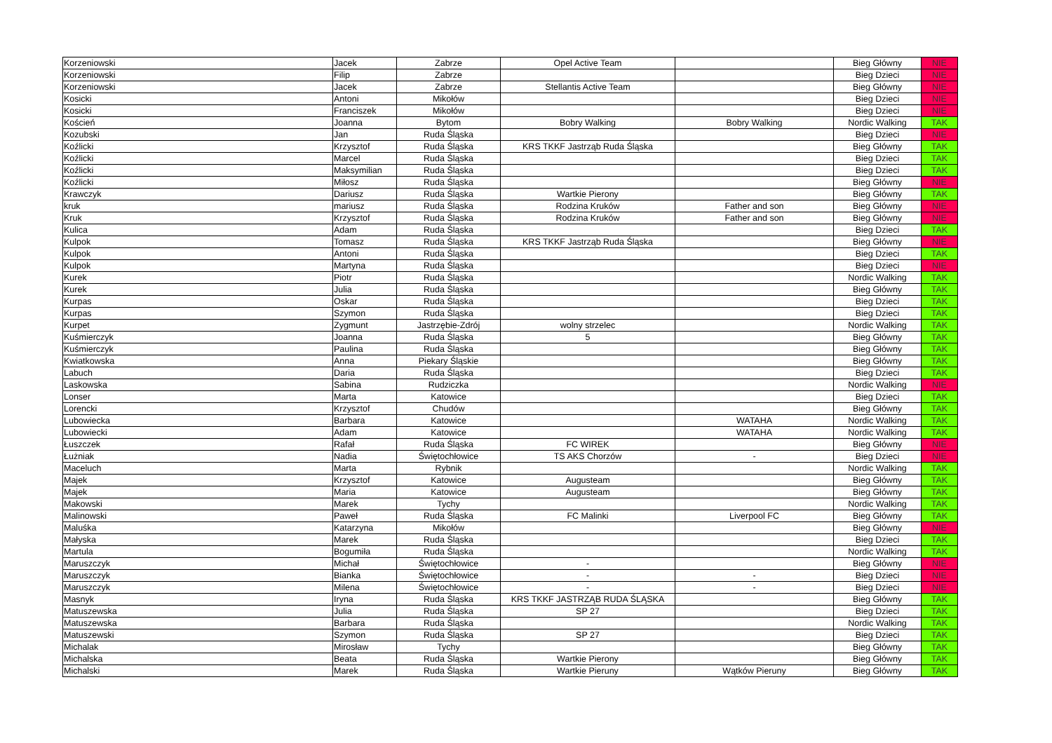| Korzeniowski | Jacek | Zabrze | Opel Active Team | | Bieg Główny | NIE |
| Korzeniowski | Filip | Zabrze | | | Bieg Dzieci | NIE |
| Korzeniowski | Jacek | Zabrze | Stellantis Active Team | | Bieg Główny | NIE |
| Kosicki | Antoni | Mikołów | | | Bieg Dzieci | NIE |
| Kosicki | Franciszek | Mikołów | | | Bieg Dzieci | NIE |
| Koścień | Joanna | Bytom | Bobry Walking | Bobry Walking | Nordic Walking | TAK |
| Kozubski | Jan | Ruda Śląska | | | Bieg Dzieci | NIE |
| Koźlicki | Krzysztof | Ruda Śląska | KRS TKKF Jastrząb Ruda Śląska | | Bieg Główny | TAK |
| Koźlicki | Marcel | Ruda Śląska | | | Bieg Dzieci | TAK |
| Koźlicki | Maksymilian | Ruda Śląska | | | Bieg Dzieci | TAK |
| Koźlicki | Miłosz | Ruda Śląska | | | Bieg Główny | NIE |
| Krawczyk | Dariusz | Ruda Śląska | Wartkie Pierony | | Bieg Główny | TAK |
| kruk | mariusz | Ruda Śląska | Rodzina Kruków | Father and son | Bieg Główny | NIE |
| Kruk | Krzysztof | Ruda Śląska | Rodzina Kruków | Father and son | Bieg Główny | NIE |
| Kulica | Adam | Ruda Śląska | | | Bieg Dzieci | TAK |
| Kulpok | Tomasz | Ruda Śląska | KRS TKKF Jastrząb Ruda Śląska | | Bieg Główny | NIE |
| Kulpok | Antoni | Ruda Śląska | | | Bieg Dzieci | TAK |
| Kulpok | Martyna | Ruda Śląska | | | Bieg Dzieci | NIE |
| Kurek | Piotr | Ruda Śląska | | | Nordic Walking | TAK |
| Kurek | Julia | Ruda Śląska | | | Bieg Główny | TAK |
| Kurpas | Oskar | Ruda Śląska | | | Bieg Dzieci | TAK |
| Kurpas | Szymon | Ruda Śląska | | | Bieg Dzieci | TAK |
| Kurpet | Zygmunt | Jastrzębie-Zdrój | wolny strzelec | | Nordic Walking | TAK |
| Kuśmierczyk | Joanna | Ruda Śląska | 5 | | Bieg Główny | TAK |
| Kuśmierczyk | Paulina | Ruda Śląska | | | Bieg Główny | TAK |
| Kwiatkowska | Anna | Piekary Śląskie | | | Bieg Główny | TAK |
| Labuch | Daria | Ruda Śląska | | | Bieg Dzieci | TAK |
| Laskowska | Sabina | Rudziczka | | | Nordic Walking | NIE |
| Lonser | Marta | Katowice | | | Bieg Dzieci | TAK |
| Lorencki | Krzysztof | Chudów | | | Bieg Główny | TAK |
| Lubowiecka | Barbara | Katowice | | WATAHA | Nordic Walking | TAK |
| Lubowiecki | Adam | Katowice | | WATAHA | Nordic Walking | TAK |
| Łuszczek | Rafał | Ruda Śląska | FC WIREK | | Bieg Główny | NIE |
| Łużniak | Nadia | Świętochłowice | TS AKS Chorzów | - | Bieg Dzieci | NIE |
| Maceluch | Marta | Rybnik | | | Nordic Walking | TAK |
| Majek | Krzysztof | Katowice | Augusteam | | Bieg Główny | TAK |
| Majek | Maria | Katowice | Augusteam | | Bieg Główny | TAK |
| Makowski | Marek | Tychy | | | Nordic Walking | TAK |
| Malinowski | Paweł | Ruda Śląska | FC Malinki | Liverpool FC | Bieg Główny | TAK |
| Maluśka | Katarzyna | Mikołów | | | Bieg Główny | NIE |
| Małyska | Marek | Ruda Śląska | | | Bieg Dzieci | TAK |
| Martula | Bogumiła | Ruda Śląska | | | Nordic Walking | TAK |
| Maruszczyk | Michał | Świętochłowice | - | | Bieg Główny | NIE |
| Maruszczyk | Bianka | Świętochłowice | - | - | Bieg Dzieci | NIE |
| Maruszczyk | Milena | Świętochłowice | - | - | Bieg Dzieci | NIE |
| Masnyk | Iryna | Ruda Śląska | KRS TKKF JASTRZĄB RUDA ŚLĄSKA | | Bieg Główny | TAK |
| Matuszewska | Julia | Ruda Śląska | SP 27 | | Bieg Dzieci | TAK |
| Matuszewska | Barbara | Ruda Śląska | | | Nordic Walking | TAK |
| Matuszewski | Szymon | Ruda Śląska | SP 27 | | Bieg Dzieci | TAK |
| Michalak | Mirosław | Tychy | | | Bieg Główny | TAK |
| Michalska | Beata | Ruda Śląska | Wartkie Pierony | | Bieg Główny | TAK |
| Michalski | Marek | Ruda Śląska | Wartkie Pieruny | Wątków Pieruny | Bieg Główny | TAK |